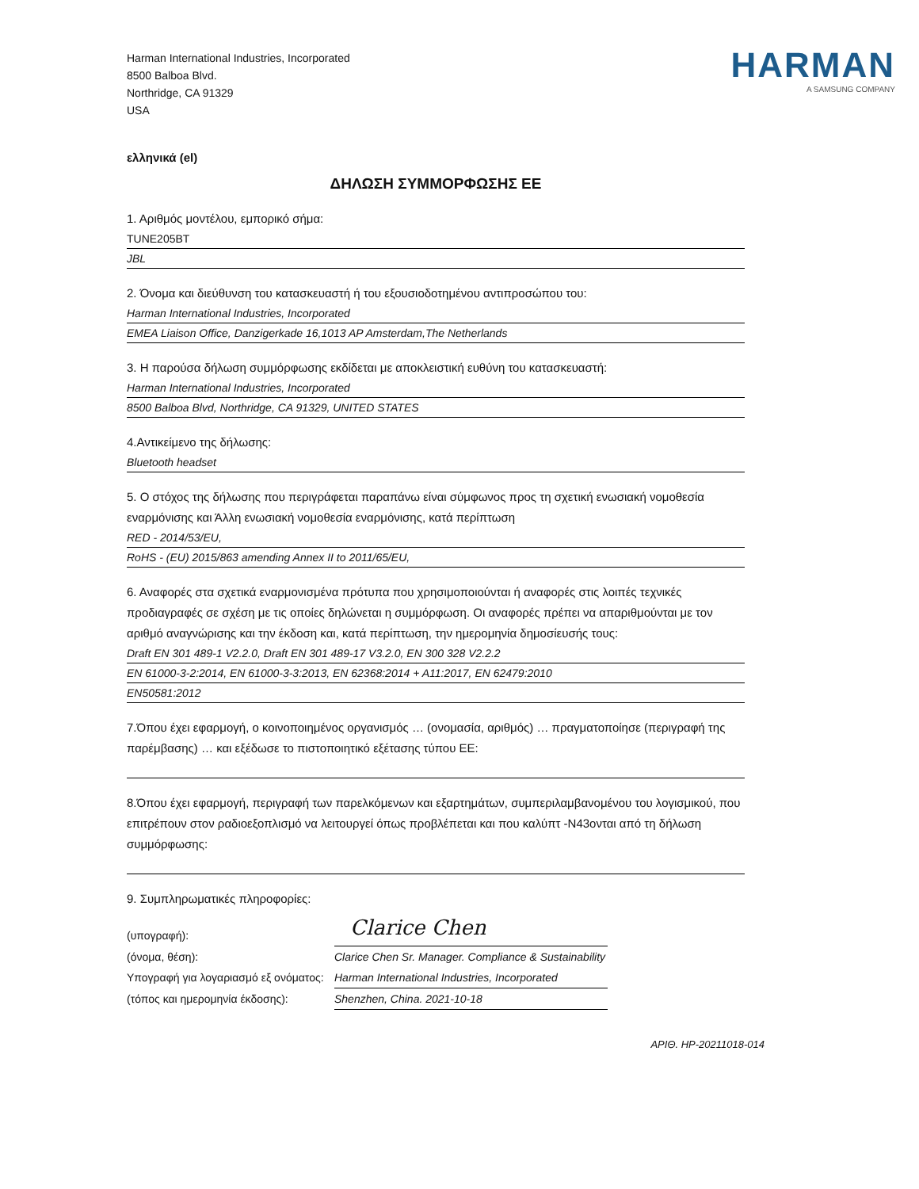Harman International Industries, Incorporated
8500 Balboa Blvd.
Northridge, CA 91329
USA
HARMAN
A SAMSUNG COMPANY
ελληνικά (el)
ΔΗΛΩΣΗ ΣΥΜΜΟΡΦΩΣΗΣ ΕΕ
1. Αριθμός μοντέλου, εμπορικό σήμα:
TUNE205BT
JBL
2. Όνομα και διεύθυνση του κατασκευαστή ή του εξουσιοδοτημένου αντιπροσώπου του:
Harman International Industries, Incorporated
EMEA Liaison Office, Danzigerkade 16,1013 AP Amsterdam,The Netherlands
3. Η παρούσα δήλωση συμμόρφωσης εκδίδεται με αποκλειστική ευθύνη του κατασκευαστή:
Harman International Industries, Incorporated
8500 Balboa Blvd, Northridge, CA 91329, UNITED STATES
4.Αντικείμενο της δήλωσης:
Bluetooth headset
5. Ο στόχος της δήλωσης που περιγράφεται παραπάνω είναι σύμφωνος προς τη σχετική ενωσιακή νομοθεσία εναρμόνισης και Άλλη ενωσιακή νομοθεσία εναρμόνισης, κατά περίπτωση
RED - 2014/53/EU,
RoHS - (EU) 2015/863 amending Annex II to 2011/65/EU,
6. Αναφορές στα σχετικά εναρμονισμένα πρότυπα που χρησιμοποιούνται ή αναφορές στις λοιπές τεχνικές προδιαγραφές σε σχέση με τις οποίες δηλώνεται η συμμόρφωση. Οι αναφορές πρέπει να απαριθμούνται με τον αριθμό αναγνώρισης και την έκδοση και, κατά περίπτωση, την ημερομηνία δημοσίευσής τους:
Draft EN 301 489-1 V2.2.0, Draft EN 301 489-17 V3.2.0, EN 300 328 V2.2.2
EN 61000-3-2:2014, EN 61000-3-3:2013, EN 62368:2014 + A11:2017, EN 62479:2010
EN50581:2012
7.Όπου έχει εφαρμογή, ο κοινοποιημένος οργανισμός … (ονομασία, αριθμός) … πραγματοποίησε (περιγραφή της παρέμβασης) … και εξέδωσε το πιστοποιητικό εξέτασης τύπου ΕΕ:
8.Όπου έχει εφαρμογή, περιγραφή των παρελκόμενων και εξαρτημάτων, συμπεριλαμβανομένου του λογισμικού, που επιτρέπουν στον ραδιοεξοπλισμό να λειτουργεί όπως προβλέπεται και που καλύπτ -N43ονται από τη δήλωση συμμόρφωσης:
9. Συμπληρωματικές πληροφορίες:
(υπογραφή):
Clarice Chen
(όνομα, θέση):
Clarice Chen Sr. Manager. Compliance & Sustainability
Υπογραφή για λογαριασμό εξ ονόματος:
Harman International Industries, Incorporated
(τόπος και ημερομηνία έκδοσης):
Shenzhen, China. 2021-10-18
ΑΡΙΘ. HP-20211018-014